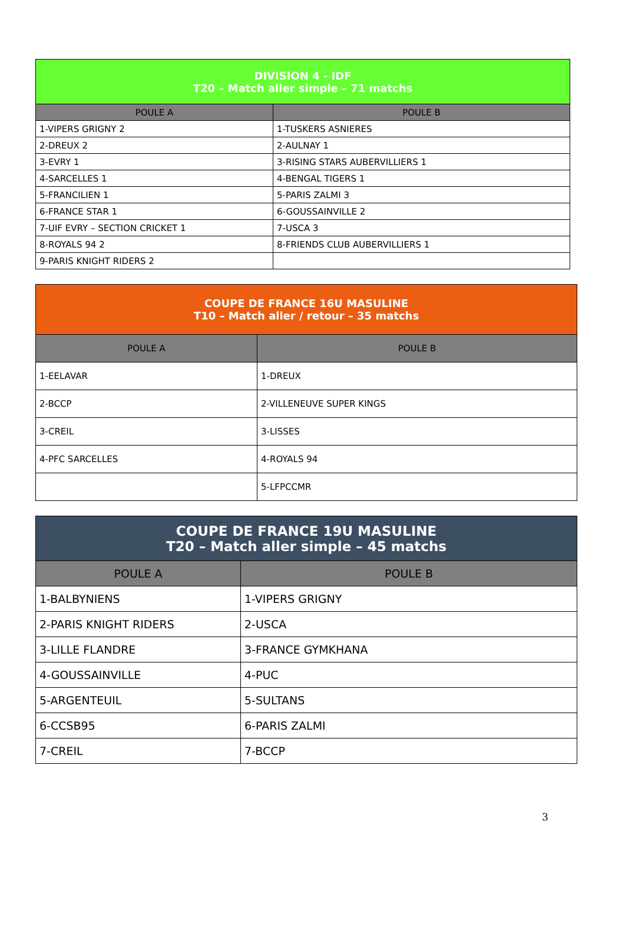| DIVISION 4 - IDF T20 – Match aller simple – 71 matchs | |
| --- | --- |
| POULE A | POULE B |
| 1-VIPERS GRIGNY 2 | 1-TUSKERS ASNIERES |
| 2-DREUX 2 | 2-AULNAY 1 |
| 3-EVRY 1 | 3-RISING STARS AUBERVILLIERS 1 |
| 4-SARCELLES 1 | 4-BENGAL TIGERS 1 |
| 5-FRANCILIEN 1 | 5-PARIS ZALMI 3 |
| 6-FRANCE STAR 1 | 6-GOUSSAINVILLE 2 |
| 7-UIF EVRY – SECTION CRICKET 1 | 7-USCA 3 |
| 8-ROYALS 94 2 | 8-FRIENDS CLUB AUBERVILLIERS 1 |
| 9-PARIS KNIGHT RIDERS 2 | |
| COUPE DE FRANCE 16U MASULINE T10 – Match aller / retour – 35 matchs | |
| --- | --- |
| POULE A | POULE B |
| 1-EELAVAR | 1-DREUX |
| 2-BCCP | 2-VILLENEUVE SUPER KINGS |
| 3-CREIL | 3-LISSES |
| 4-PFC SARCELLES | 4-ROYALS 94 |
| | 5-LFPCCMR |
| COUPE DE FRANCE 19U MASULINE T20 – Match aller simple – 45 matchs | |
| --- | --- |
| POULE A | POULE B |
| 1-BALBYNIENS | 1-VIPERS GRIGNY |
| 2-PARIS KNIGHT RIDERS | 2-USCA |
| 3-LILLE FLANDRE | 3-FRANCE GYMKHANA |
| 4-GOUSSAINVILLE | 4-PUC |
| 5-ARGENTEUIL | 5-SULTANS |
| 6-CCSB95 | 6-PARIS ZALMI |
| 7-CREIL | 7-BCCP |
3